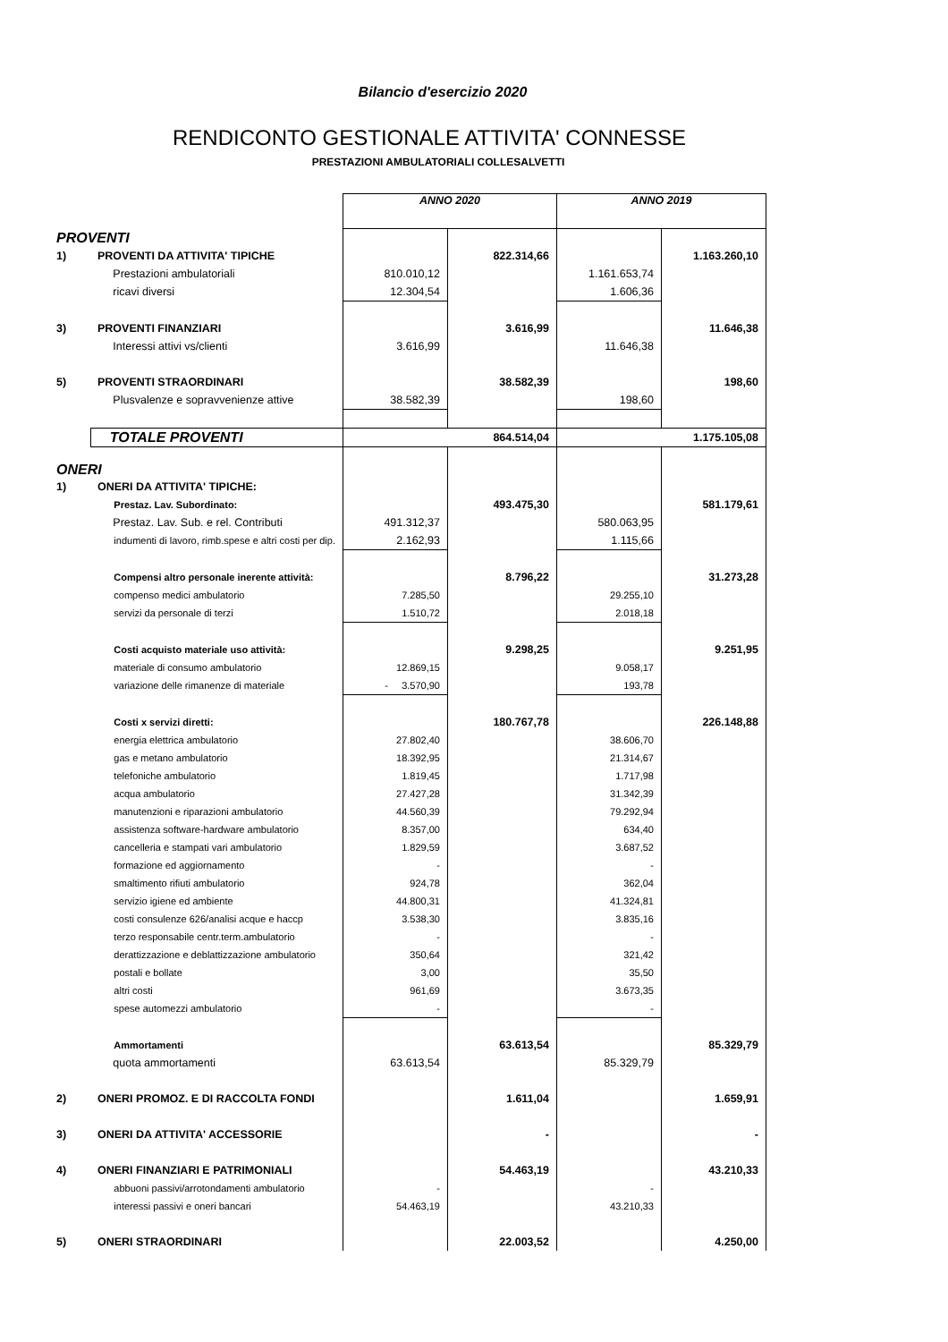Bilancio d'esercizio 2020
RENDICONTO GESTIONALE ATTIVITA' CONNESSE
PRESTAZIONI AMBULATORIALI COLLESALVETTI
| | | ANNO 2020 | | ANNO 2019 | |
| PROVENTI | | | | | |
| 1) | PROVENTI DA ATTIVITA' TIPICHE | | 822.314,66 | | 1.163.260,10 |
| | Prestazioni ambulatoriali | 810.010,12 | | 1.161.653,74 | |
| | ricavi diversi | 12.304,54 | | 1.606,36 | |
| 3) | PROVENTI FINANZIARI | | 3.616,99 | | 11.646,38 |
| | Interessi attivi vs/clienti | 3.616,99 | | 11.646,38 | |
| 5) | PROVENTI STRAORDINARI | | 38.582,39 | | 198,60 |
| | Plusvalenze e sopravvenienze attive | 38.582,39 | | 198,60 | |
| | TOTALE PROVENTI | | 864.514,04 | | 1.175.105,08 |
| ONERI | | | | | |
| 1) | ONERI DA ATTIVITA' TIPICHE: | | | | |
| | Prestaz. Lav. Subordinato: | | 493.475,30 | | 581.179,61 |
| | Prestaz. Lav. Sub. e rel. Contributi | 491.312,37 | | 580.063,95 | |
| | indumenti di lavoro, rimb.spese e altri costi per dip. | 2.162,93 | | 1.115,66 | |
| | Compensi altro personale inerente attività: | | 8.796,22 | | 31.273,28 |
| | compenso medici ambulatorio | 7.285,50 | | 29.255,10 | |
| | servizi da personale di terzi | 1.510,72 | | 2.018,18 | |
| | Costi acquisto materiale uso attività: | | 9.298,25 | | 9.251,95 |
| | materiale di consumo ambulatorio | 12.869,15 | | 9.058,17 | |
| | variazione delle rimanenze di materiale | - 3.570,90 | | 193,78 | |
| | Costi x servizi diretti: | | 180.767,78 | | 226.148,88 |
| | energia elettrica ambulatorio | 27.802,40 | | 38.606,70 | |
| | gas e metano ambulatorio | 18.392,95 | | 21.314,67 | |
| | telefoniche ambulatorio | 1.819,45 | | 1.717,98 | |
| | acqua ambulatorio | 27.427,28 | | 31.342,39 | |
| | manutenzioni e riparazioni ambulatorio | 44.560,39 | | 79.292,94 | |
| | assistenza software-hardware ambulatorio | 8.357,00 | | 634,40 | |
| | cancelleria e stampati vari ambulatorio | 1.829,59 | | 3.687,52 | |
| | formazione ed aggiornamento | - | | - | |
| | smaltimento rifiuti ambulatorio | 924,78 | | 362,04 | |
| | servizio igiene ed ambiente | 44.800,31 | | 41.324,81 | |
| | costi consulenze 626/analisi acque e haccp | 3.538,30 | | 3.835,16 | |
| | terzo responsabile centr.term.ambulatorio | - | | - | |
| | derattizzazione e deblattizzazione ambulatorio | 350,64 | | 321,42 | |
| | postali e bollate | 3,00 | | 35,50 | |
| | altri costi | 961,69 | | 3.673,35 | |
| | spese automezzi ambulatorio | - | | - | |
| | Ammortamenti | | 63.613,54 | | 85.329,79 |
| | quota ammortamenti | 63.613,54 | | 85.329,79 | |
| 2) | ONERI PROMOZ. E DI RACCOLTA FONDI | | 1.611,04 | | 1.659,91 |
| 3) | ONERI DA ATTIVITA' ACCESSORIE | | - | | - |
| 4) | ONERI FINANZIARI E PATRIMONIALI | | 54.463,19 | | 43.210,33 |
| | abbuoni passivi/arrotondamenti ambulatorio | - | | - | |
| | interessi passivi e oneri bancari | 54.463,19 | | 43.210,33 | |
| 5) | ONERI STRAORDINARI | | 22.003,52 | | 4.250,00 |